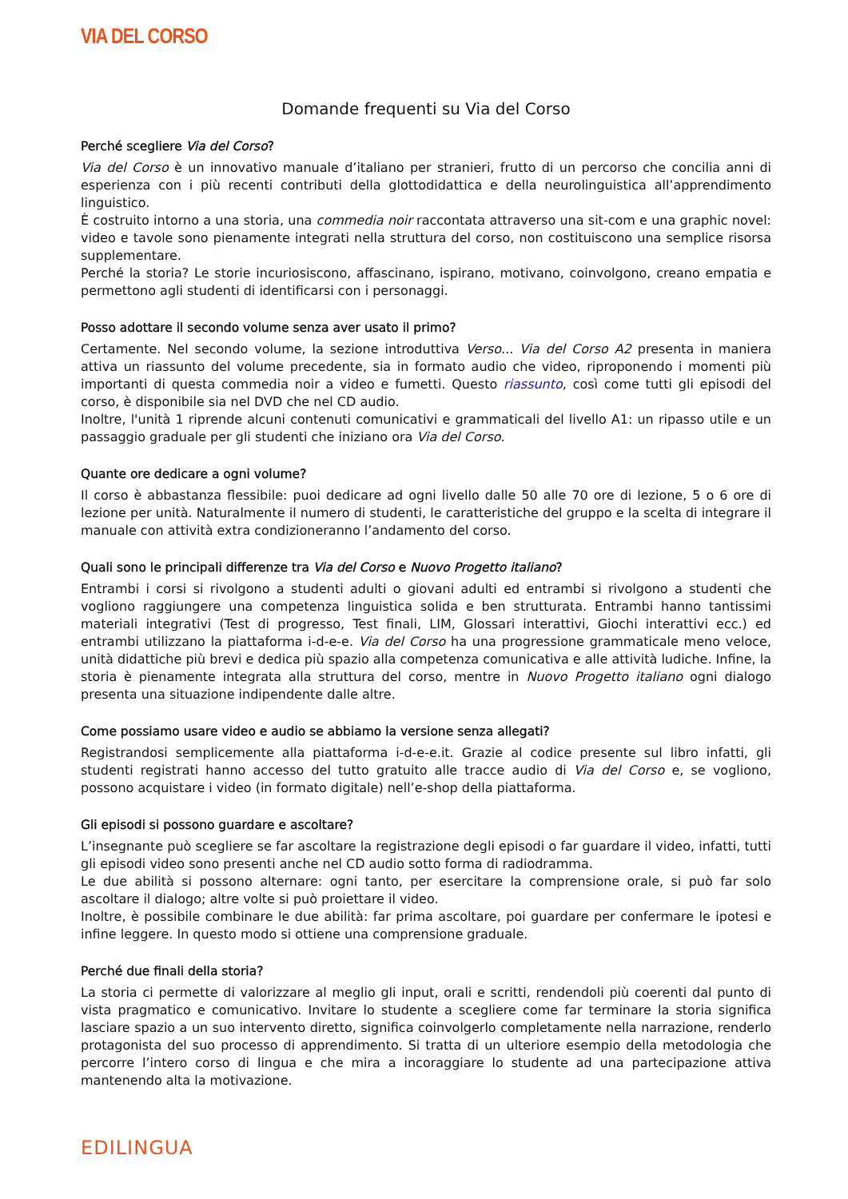VIA DEL CORSO
Domande frequenti su Via del Corso
Perché scegliere Via del Corso?
Via del Corso è un innovativo manuale d’italiano per stranieri, frutto di un percorso che concilia anni di esperienza con i più recenti contributi della glottodidattica e della neurolinguistica all’apprendimento linguistico.
È costruito intorno a una storia, una commedia noir raccontata attraverso una sit-com e una graphic novel: video e tavole sono pienamente integrati nella struttura del corso, non costituiscono una semplice risorsa supplementare.
Perché la storia? Le storie incuriosiscono, affascinano, ispirano, motivano, coinvolgono, creano empatia e permettono agli studenti di identificarsi con i personaggi.
Posso adottare il secondo volume senza aver usato il primo?
Certamente. Nel secondo volume, la sezione introduttiva Verso... Via del Corso A2 presenta in maniera attiva un riassunto del volume precedente, sia in formato audio che video, riproponendo i momenti più importanti di questa commedia noir a video e fumetti. Questo riassunto, così come tutti gli episodi del corso, è disponibile sia nel DVD che nel CD audio.
Inoltre, l'unità 1 riprende alcuni contenuti comunicativi e grammaticali del livello A1: un ripasso utile e un passaggio graduale per gli studenti che iniziano ora Via del Corso.
Quante ore dedicare a ogni volume?
Il corso è abbastanza flessibile: puoi dedicare ad ogni livello dalle 50 alle 70 ore di lezione, 5 o 6 ore di lezione per unità. Naturalmente il numero di studenti, le caratteristiche del gruppo e la scelta di integrare il manuale con attività extra condizioneranno l’andamento del corso.
Quali sono le principali differenze tra Via del Corso e Nuovo Progetto italiano?
Entrambi i corsi si rivolgono a studenti adulti o giovani adulti ed entrambi si rivolgono a studenti che vogliono raggiungere una competenza linguistica solida e ben strutturata. Entrambi hanno tantissimi materiali integrativi (Test di progresso, Test finali, LIM, Glossari interattivi, Giochi interattivi ecc.) ed entrambi utilizzano la piattaforma i-d-e-e. Via del Corso ha una progressione grammaticale meno veloce, unità didattiche più brevi e dedica più spazio alla competenza comunicativa e alle attività ludiche. Infine, la storia è pienamente integrata alla struttura del corso, mentre in Nuovo Progetto italiano ogni dialogo presenta una situazione indipendente dalle altre.
Come possiamo usare video e audio se abbiamo la versione senza allegati?
Registrandosi semplicemente alla piattaforma i-d-e-e.it. Grazie al codice presente sul libro infatti, gli studenti registrati hanno accesso del tutto gratuito alle tracce audio di Via del Corso e, se vogliono, possono acquistare i video (in formato digitale) nell’e-shop della piattaforma.
Gli episodi si possono guardare e ascoltare?
L’insegnante può scegliere se far ascoltare la registrazione degli episodi o far guardare il video, infatti, tutti gli episodi video sono presenti anche nel CD audio sotto forma di radiodramma.
Le due abilità si possono alternare: ogni tanto, per esercitare la comprensione orale, si può far solo ascoltare il dialogo; altre volte si può proiettare il video.
Inoltre, è possibile combinare le due abilità: far prima ascoltare, poi guardare per confermare le ipotesi e infine leggere. In questo modo si ottiene una comprensione graduale.
Perché due finali della storia?
La storia ci permette di valorizzare al meglio gli input, orali e scritti, rendendoli più coerenti dal punto di vista pragmatico e comunicativo. Invitare lo studente a scegliere come far terminare la storia significa lasciare spazio a un suo intervento diretto, significa coinvolgerlo completamente nella narrazione, renderlo protagonista del suo processo di apprendimento. Si tratta di un ulteriore esempio della metodologia che percorre l’intero corso di lingua e che mira a incoraggiare lo studente ad una partecipazione attiva mantenendo alta la motivazione.
EDILINGUA